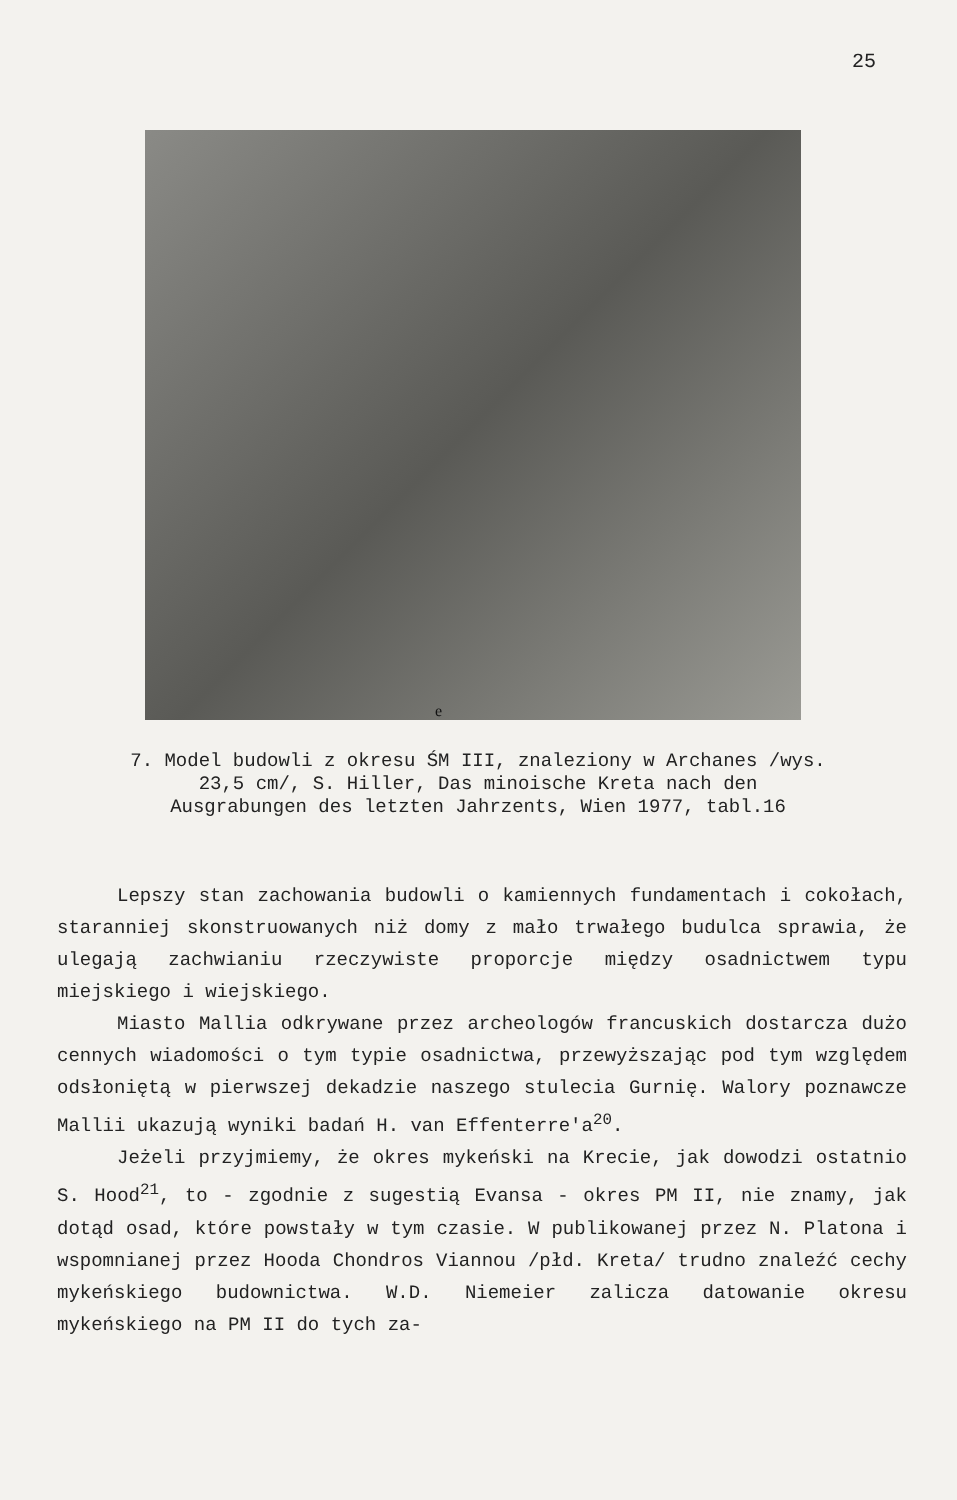25
e
7. Model budowli z okresu ŚM III, znaleziony w Archanes /wys. 23,5 cm/, S. Hiller, Das minoische Kreta nach den Ausgrabungen des letzten Jahrzents, Wien 1977, tabl.16
Lepszy stan zachowania budowli o kamiennych fundamentach i cokołach, staranniej skonstruowanych niż domy z mało trwałego budulca sprawia, że ulegają zachwianiu rzeczywiste proporcje między osadnictwem typu miejskiego i wiejskiego.
Miasto Mallia odkrywane przez archeologów francuskich dostarcza dużo cennych wiadomości o tym typie osadnictwa, przewyższając pod tym względem odsłoniętą w pierwszej dekadzie naszego stulecia Gurnię. Walory poznawcze Mallii ukazują wyniki badań H. van Effenterre'a<sup>20</sup>.
Jeżeli przyjmiemy, że okres mykeński na Krecie, jak dowodzi ostatnio S. Hood<sup>21</sup>, to - zgodnie z sugestią Evansa - okres PM II, nie znamy, jak dotąd osad, które powstały w tym czasie. W publikowanej przez N. Platona i wspomnianej przez Hooda Chondros Viannou /płd. Kreta/ trudno znaleźć cechy mykeńskiego budownictwa. W.D. Niemeier zalicza datowanie okresu mykeńskiego na PM II do tych za-